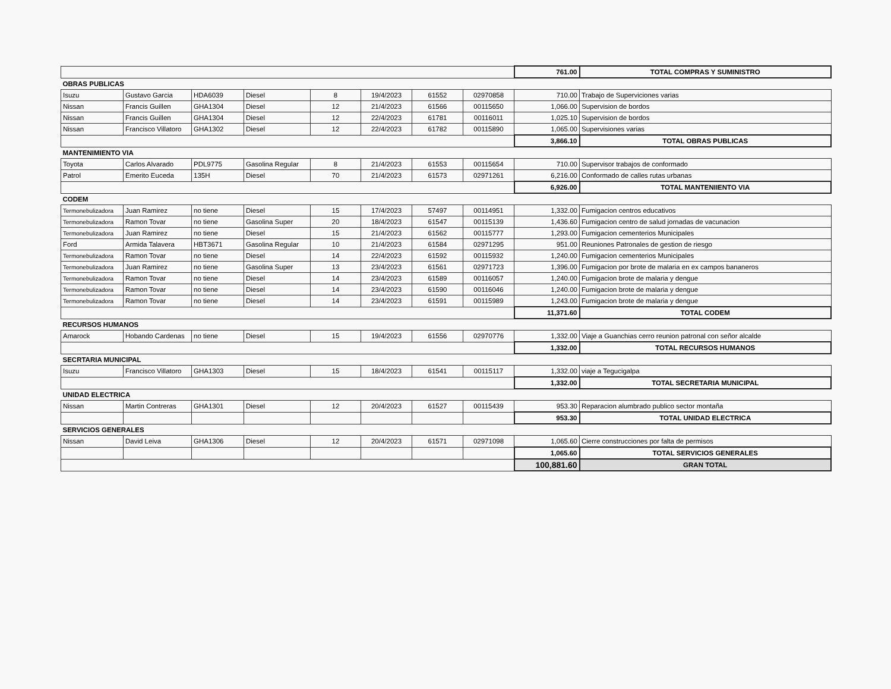| | | | | | | | | 761.00 | TOTAL COMPRAS Y SUMINISTRO |
| OBRAS PUBLICAS | | | | | | | | | |
| Isuzu | Gustavo Garcia | HDA6039 | Diesel | 8 | 19/4/2023 | 61552 | 02970858 | 710.00 | Trabajo de Superviciones varias |
| Nissan | Francis Guillen | GHA1304 | Diesel | 12 | 21/4/2023 | 61566 | 00115650 | 1,066.00 | Supervision de bordos |
| Nissan | Francis Guillen | GHA1304 | Diesel | 12 | 22/4/2023 | 61781 | 00116011 | 1,025.10 | Supervision de bordos |
| Nissan | Francisco Villatoro | GHA1302 | Diesel | 12 | 22/4/2023 | 61782 | 00115890 | 1,065.00 | Supervisiones varias |
| | | | | | | | | 3,866.10 | TOTAL OBRAS PUBLICAS |
| MANTENIMIENTO VIA | | | | | | | | | |
| Toyota | Carlos Alvarado | PDL9775 | Gasolina Regular | 8 | 21/4/2023 | 61553 | 00115654 | 710.00 | Supervisor trabajos de conformado |
| Patrol | Emerito Euceda | 135H | Diesel | 70 | 21/4/2023 | 61573 | 02971261 | 6,216.00 | Conformado de calles rutas urbanas |
| | | | | | | | | 6,926.00 | TOTAL MANTENIIENTO VIA |
| CODEM | | | | | | | | | |
| Termonebulizadora | Juan Ramirez | no tiene | Diesel | 15 | 17/4/2023 | 57497 | 00114951 | 1,332.00 | Fumigacion centros educativos |
| Termonebulizadora | Ramon Tovar | no tiene | Gasolina Super | 20 | 18/4/2023 | 61547 | 00115139 | 1,436.60 | Fumigacion centro de salud jornadas de vacunacion |
| Termonebulizadora | Juan Ramirez | no tiene | Diesel | 15 | 21/4/2023 | 61562 | 00115777 | 1,293.00 | Fumigacion cementerios Municipales |
| Ford | Armida Talavera | HBT3671 | Gasolina Regular | 10 | 21/4/2023 | 61584 | 02971295 | 951.00 | Reuniones Patronales de gestion de riesgo |
| Termonebulizadora | Ramon Tovar | no tiene | Diesel | 14 | 22/4/2023 | 61592 | 00115932 | 1,240.00 | Fumigacion cementerios Municipales |
| Termonebulizadora | Juan Ramirez | no tiene | Gasolina Super | 13 | 23/4/2023 | 61561 | 02971723 | 1,396.00 | Fumigacion por brote de malaria en ex campos bananeros |
| Termonebulizadora | Ramon Tovar | no tiene | Diesel | 14 | 23/4/2023 | 61589 | 00116057 | 1,240.00 | Fumigacion brote de malaria y dengue |
| Termonebulizadora | Ramon Tovar | no tiene | Diesel | 14 | 23/4/2023 | 61590 | 00116046 | 1,240.00 | Fumigacion brote de malaria y dengue |
| Termonebulizadora | Ramon Tovar | no tiene | Diesel | 14 | 23/4/2023 | 61591 | 00115989 | 1,243.00 | Fumigacion brote de malaria y dengue |
| | | | | | | | | 11,371.60 | TOTAL CODEM |
| RECURSOS HUMANOS | | | | | | | | | |
| Amarock | Hobando Cardenas | no tiene | Diesel | 15 | 19/4/2023 | 61556 | 02970776 | 1,332.00 | Viaje a Guanchias cerro reunion patronal con señor alcalde |
| | | | | | | | | 1,332.00 | TOTAL RECURSOS HUMANOS |
| SECRTARIA MUNICIPAL | | | | | | | | | |
| Isuzu | Francisco Villatoro | GHA1303 | Diesel | 15 | 18/4/2023 | 61541 | 00115117 | 1,332.00 | viaje a Tegucigalpa |
| | | | | | | | | 1,332.00 | TOTAL SECRETARIA MUNICIPAL |
| UNIDAD ELECTRICA | | | | | | | | | |
| Nissan | Martin Contreras | GHA1301 | Diesel | 12 | 20/4/2023 | 61527 | 00115439 | 953.30 | Reparacion alumbrado publico sector montaña |
| | | | | | | | | 953.30 | TOTAL UNIDAD ELECTRICA |
| SERVICIOS GENERALES | | | | | | | | | |
| Nissan | David Leiva | GHA1306 | Diesel | 12 | 20/4/2023 | 61571 | 02971098 | 1,065.60 | Cierre construcciones por falta de permisos |
| | | | | | | | | 1,065.60 | TOTAL SERVICIOS GENERALES |
| | | | | | | | | 100,881.60 | GRAN TOTAL |